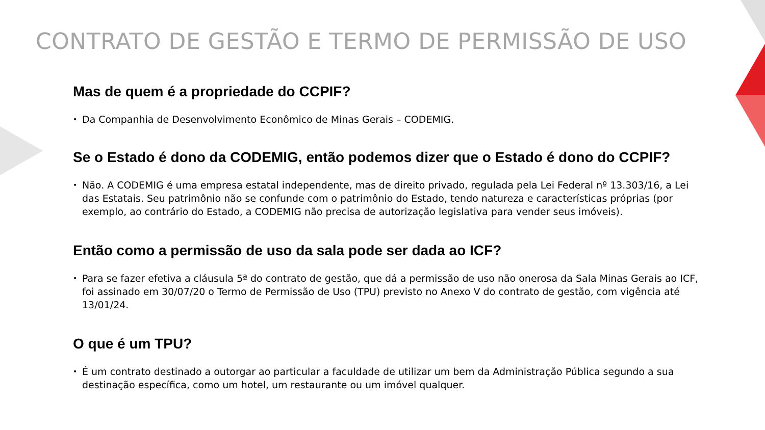CONTRATO DE GESTÃO E TERMO DE PERMISSÃO DE USO
Mas de quem é a propriedade do CCPIF?
• Da Companhia de Desenvolvimento Econômico de Minas Gerais – CODEMIG.
Se o Estado é dono da CODEMIG, então podemos dizer que o Estado é dono do CCPIF?
• Não. A CODEMIG é uma empresa estatal independente, mas de direito privado, regulada pela Lei Federal nº 13.303/16, a Lei das Estatais. Seu patrimônio não se confunde com o patrimônio do Estado, tendo natureza e características próprias (por exemplo, ao contrário do Estado, a CODEMIG não precisa de autorização legislativa para vender seus imóveis).
Então como a permissão de uso da sala pode ser dada ao ICF?
• Para se fazer efetiva a cláusula 5ª do contrato de gestão, que dá a permissão de uso não onerosa da Sala Minas Gerais ao ICF, foi assinado em 30/07/20 o Termo de Permissão de Uso (TPU) previsto no Anexo V do contrato de gestão, com vigência até 13/01/24.
O que é um TPU?
• É um contrato destinado a outorgar ao particular a faculdade de utilizar um bem da Administração Pública segundo a sua destinação específica, como um hotel, um restaurante ou um imóvel qualquer.